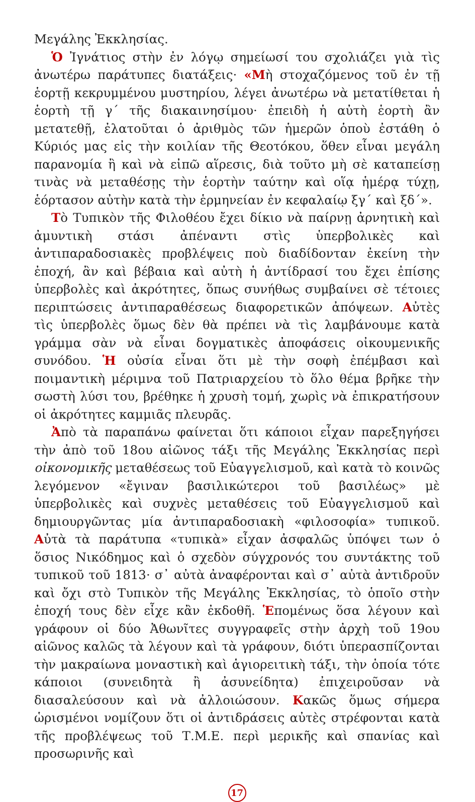Μεγάλης Ἐκκλησίας.
Ὁ Ἰγνάτιος στὴν ἐν λόγῳ σημείωσί του σχολιάζει γιὰ τὶς ἀνωτέρω παράτυπες διατάξεις· «Μὴ στοχαζόμενος τοῦ ἐν τῇ ἑορτῇ κεκρυμμένου μυστηρίου, λέγει ἀνωτέρω νὰ μετατίθεται ἡ ἑορτὴ τῇ γ΄ τῆς διακαινησίμου· ἐπειδὴ ἡ αὐτὴ ἑορτὴ ἂν μετατεθῇ, ἐλατοῦται ὁ ἀριθμὸς τῶν ἡμερῶν ὁποὺ ἐστάθη ὁ Κύριός μας εἰς τὴν κοιλίαν τῆς Θεοτόκου, ὅθεν εἶναι μεγάλη παρανομία ἢ καὶ νὰ εἰπῶ αἵρεσις, διὰ τοῦτο μὴ σὲ καταπείσῃ τινὰς νὰ μεταθέσῃς τὴν ἑορτὴν ταύτην καὶ οἵᾳ ἡμέρᾳ τύχῃ, ἑόρτασον αὐτὴν κατὰ τὴν ἑρμηνείαν ἐν κεφαλαίῳ ξγ΄ καὶ ξδ΄».
Τὸ Τυπικὸν τῆς Φιλοθέου ἔχει δίκιο νὰ παίρνῃ ἀρνητικὴ καὶ ἀμυντικὴ στάσι ἀπέναντι στὶς ὑπερβολικὲς καὶ ἀντιπαραδοσιακὲς προβλέψεις ποὺ διαδίδονταν ἐκείνη τὴν ἐποχή, ἂν καὶ βέβαια καὶ αὐτὴ ἡ ἀντίδρασί του ἔχει ἐπίσης ὑπερβολὲς καὶ ἀκρότητες, ὅπως συνήθως συμβαίνει σὲ τέτοιες περιπτώσεις ἀντιπαραθέσεως διαφορετικῶν ἀπόψεων. Αὐτὲς τὶς ὑπερβολὲς ὅμως δὲν θὰ πρέπει νὰ τὶς λαμβάνουμε κατὰ γράμμα σὰν νὰ εἶναι δογματικὲς ἀποφάσεις οἰκουμενικῆς συνόδου. Ἡ οὐσία εἶναι ὅτι μὲ τὴν σοφὴ ἐπέμβασι καὶ ποιμαντικὴ μέριμνα τοῦ Πατριαρχείου τὸ ὅλο θέμα βρῆκε τὴν σωστὴ λύσι του, βρέθηκε ἡ χρυσὴ τομή, χωρὶς νὰ ἐπικρατήσουν οἱ ἀκρότητες καμμιᾶς πλευρᾶς.
Ἀπὸ τὰ παραπάνω φαίνεται ὅτι κάποιοι εἶχαν παρεξηγήσει τὴν ἀπὸ τοῦ 18ου αἰῶνος τάξι τῆς Μεγάλης Ἐκκλησίας περὶ οἰκονομικῆς μεταθέσεως τοῦ Εὐαγγελισμοῦ, καὶ κατὰ τὸ κοινῶς λεγόμενον «ἔγιναν βασιλικώτεροι τοῦ βασιλέως» μὲ ὑπερβολικὲς καὶ συχνὲς μεταθέσεις τοῦ Εὐαγγελισμοῦ καὶ δημιουργῶντας μία ἀντιπαραδοσιακὴ «φιλοσοφία» τυπικοῦ. Αὐτὰ τὰ παράτυπα «τυπικὰ» εἶχαν ἀσφαλῶς ὑπόψει των ὁ ὅσιος Νικόδημος καὶ ὁ σχεδὸν σύγχρονός του συντάκτης τοῦ τυπικοῦ τοῦ 1813· σ᾽ αὐτὰ ἀναφέρονται καὶ σ᾽ αὐτὰ ἀντιδροῦν καὶ ὄχι στὸ Τυπικὸν τῆς Μεγάλης Ἐκκλησίας, τὸ ὁποῖο στὴν ἐποχή τους δὲν εἶχε κἂν ἐκδοθῆ. Ἑπομένως ὅσα λέγουν καὶ γράφουν οἱ δύο Ἀθωνῖτες συγγραφεῖς στὴν ἀρχὴ τοῦ 19ου αἰῶνος καλῶς τὰ λέγουν καὶ τὰ γράφουν, διότι ὑπερασπίζονται τὴν μακραίωνα μοναστικὴ καὶ ἁγιορειτικὴ τάξι, τὴν ὁποία τότε κάποιοι (συνειδητὰ ἢ ἀσυνείδητα) ἐπιχειροῦσαν νὰ διασαλεύσουν καὶ νὰ ἀλλοιώσουν. Κακῶς ὅμως σήμερα ὡρισμένοι νομίζουν ὅτι οἱ ἀντιδράσεις αὐτὲς στρέφονται κατὰ τῆς προβλέψεως τοῦ Τ.Μ.Ε. περὶ μερικῆς καὶ σπανίας καὶ προσωρινῆς καὶ
17